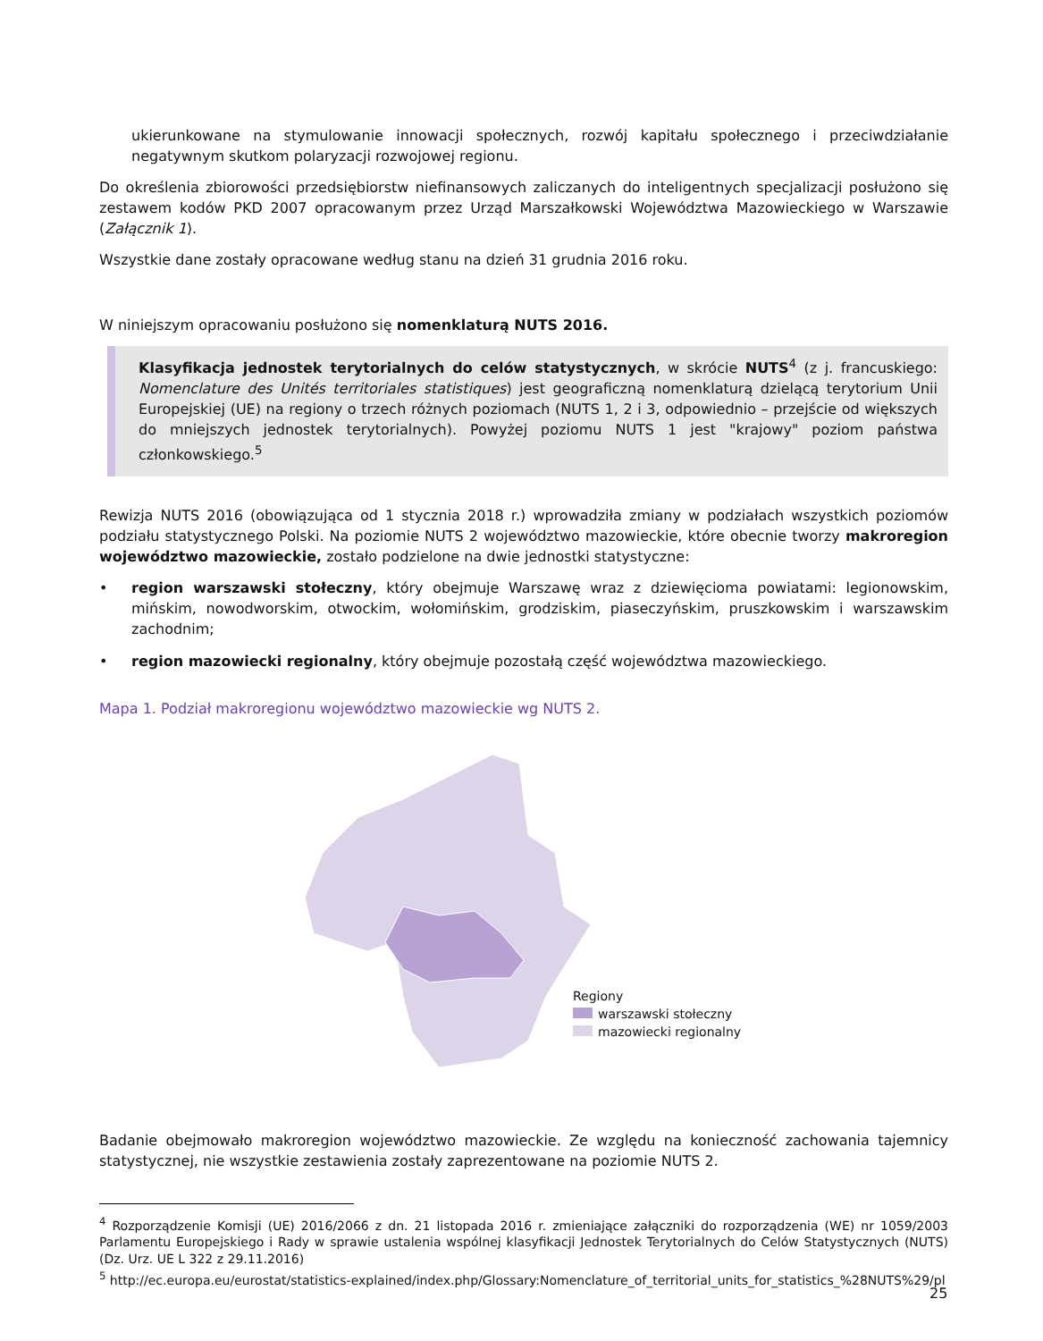ukierunkowane na stymulowanie innowacji społecznych, rozwój kapitału społecznego i przeciwdziałanie negatywnym skutkom polaryzacji rozwojowej regionu.
Do określenia zbiorowości przedsiębiorstw niefinansowych zaliczanych do inteligentnych specjalizacji posłużono się zestawem kodów PKD 2007 opracowanym przez Urząd Marszałkowski Województwa Mazowieckiego w Warszawie (Załącznik 1).
Wszystkie dane zostały opracowane według stanu na dzień 31 grudnia 2016 roku.
W niniejszym opracowaniu posłużono się nomenklaturą NUTS 2016.
Klasyfikacja jednostek terytorialnych do celów statystycznych, w skrócie NUTS<sup>4</sup> (z j. francuskiego: Nomenclature des Unités territoriales statistiques) jest geograficzną nomenklaturą dzielącą terytorium Unii Europejskiej (UE) na regiony o trzech różnych poziomach (NUTS 1, 2 i 3, odpowiednio – przejście od większych do mniejszych jednostek terytorialnych). Powyżej poziomu NUTS 1 jest "krajowy" poziom państwa członkowskiego.<sup>5</sup>
Rewizja NUTS 2016 (obowiązująca od 1 stycznia 2018 r.) wprowadziła zmiany w podziałach wszystkich poziomów podziału statystycznego Polski. Na poziomie NUTS 2 województwo mazowieckie, które obecnie tworzy makroregion województwo mazowieckie, zostało podzielone na dwie jednostki statystyczne:
• region warszawski stołeczny, który obejmuje Warszawę wraz z dziewięcioma powiatami: legionowskim, mińskim, nowodworskim, otwockim, wołomińskim, grodziskim, piaseczyńskim, pruszkowskim i warszawskim zachodnim;
• region mazowiecki regionalny, który obejmuje pozostałą część województwa mazowieckiego.
Mapa 1. Podział makroregionu województwo mazowieckie wg NUTS 2.
Regiony
warszawski stołeczny
mazowiecki regionalny
Badanie obejmowało makroregion województwo mazowieckie. Ze względu na konieczność zachowania tajemnicy statystycznej, nie wszystkie zestawienia zostały zaprezentowane na poziomie NUTS 2.
<sup>4</sup> Rozporządzenie Komisji (UE) 2016/2066 z dn. 21 listopada 2016 r. zmieniające załączniki do rozporządzenia (WE) nr 1059/2003 Parlamentu Europejskiego i Rady w sprawie ustalenia wspólnej klasyfikacji Jednostek Terytorialnych do Celów Statystycznych (NUTS) (Dz. Urz. UE L 322 z 29.11.2016)
<sup>5</sup> http://ec.europa.eu/eurostat/statistics-explained/index.php/Glossary:Nomenclature_of_territorial_units_for_statistics_%28NUTS%29/pl
25